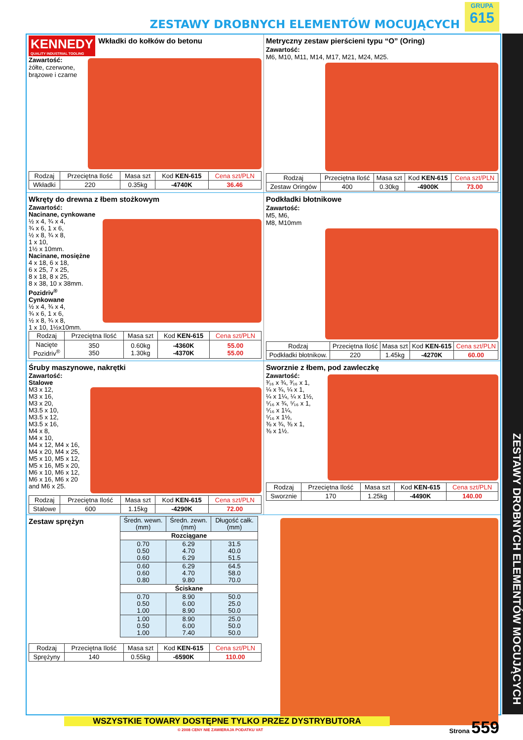ZESTAWY DROBNYCH ELEMENTÓW MOCUJĄCYCH
GRUPA
615
ZESTAWY DROBNYCH ELEMENTÓW MOCUJĄCYCH
KENNEDY
QUALITY INDUSTRIAL TOOLING
Wkładki do kołków do betonu
Zawartość:
żółte, czerwone, brązowe i czarne
| Rodzaj | Przeciętna Ilość | Masa szt | Kod KEN-615 | Cena szt/PLN |
| --- | --- | --- | --- | --- |
| Wkładki | 220 | 0.35kg | -4740K | 36.46 |
Metryczny zestaw pierścieni typu “O” (Oring)
Zawartość:
M6, M10, M11, M14, M17, M21, M24, M25.
| Rodzaj | Przeciętna Ilość | Masa szt | Kod KEN-615 | Cena szt/PLN |
| --- | --- | --- | --- | --- |
| Zestaw Oringów | 400 | 0.30kg | -4900K | 73.00 |
Wkręty do drewna z łbem stożkowym
Zawartość:
Nacinane, cynkowane
½ x 4, ¾ x 4,
¾ x 6, 1 x 6,
½ x 8, ¾ x 8,
1 x 10,
1½ x 10mm.
Nacinane, mosiężne
4 x 18, 6 x 18,
6 x 25, 7 x 25,
8 x 18, 8 x 25,
8 x 38, 10 x 38mm.
Pozidriv<sup>®</sup>
Cynkowane
½ x 4, ¾ x 4,
¾ x 6, 1 x 6,
½ x 8, ¾ x 8,
1 x 10, 1½x10mm.
| Rodzaj | Przeciętna Ilość | Masa szt | Kod KEN-615 | Cena szt/PLN |
| --- | --- | --- | --- | --- |
| Nacięte Pozidriv<sup>®</sup> | 350 350 | 0.60kg 1.30kg | -4360K -4370K | 55.00 55.00 |
Podkładki błotnikowe
Zawartość:
M5, M6,
M8, M10mm
| Rodzaj | Przeciętna Ilość | Masa szt | Kod KEN-615 | Cena szt/PLN |
| --- | --- | --- | --- | --- |
| Podkładki błotnikow. | 220 | 1.45kg | -4270K | 60.00 |
Śruby maszynowe, nakrętki
Zawartość:
Stalowe
M3 x 12,
M3 x 16,
M3 x 20,
M3.5 x 10,
M3.5 x 12,
M3.5 x 16,
M4 x 8,
M4 x 10,
M4 x 12, M4 x 16,
M4 x 20, M4 x 25,
M5 x 10, M5 x 12,
M5 x 16, M5 x 20,
M6 x 10, M6 x 12,
M6 x 16, M6 x 20
and M6 x 25.
| Rodzaj | Przeciętna Ilość | Masa szt | Kod KEN-615 | Cena szt/PLN |
| --- | --- | --- | --- | --- |
| Stalowe | 600 | 1.15kg | -4290K | 72.00 |
Sworznie z łbem, pod zawleczkę
Zawartość:
³⁄₁₆ x ¾, ³⁄₁₆ x 1,
¼ x ¾, ¼ x 1,
¼ x 1¼, ¼ x 1½,
⁵⁄₁₆ x ¾, ⁵⁄₁₆ x 1,
⁵⁄₁₆ x 1¼,
⁵⁄₁₆ x 1½,
⅜ x ¾, ⅜ x 1,
⅜ x 1½.
| Rodzaj | Przeciętna Ilość | Masa szt | Kod KEN-615 | Cena szt/PLN |
| --- | --- | --- | --- | --- |
| Sworznie | 170 | 1.25kg | -4490K | 140.00 |
Zestaw sprężyn
| Średn. wewn. (mm) | Średn. zewn. (mm) | Długość całk. (mm) |
| --- | --- | --- |
| Rozciągane | | |
| 0.70 0.50 0.60 | 6.29 4.70 6.29 | 31.5 40.0 51.5 |
| 0.60 0.60 0.80 | 6.29 4.70 9.80 | 64.5 58.0 70.0 |
| Ściskane | | |
| 0.70 0.50 1.00 | 8.90 6.00 8.90 | 50.0 25.0 50.0 |
| 1.00 0.50 1.00 | 8.90 6.00 7.40 | 25.0 50.0 50.0 |
| Rodzaj | Przeciętna Ilość | Masa szt | Kod KEN-615 | Cena szt/PLN |
| --- | --- | --- | --- | --- |
| Sprężyny | 140 | 0.55kg | -6590K | 110.00 |
WSZYSTKIE TOWARY DOSTĘPNE TYLKO PRZEZ DYSTRYBUTORA
© 2008 CENY NIE ZAWIERAJA PODATKU VAT
Strona 559